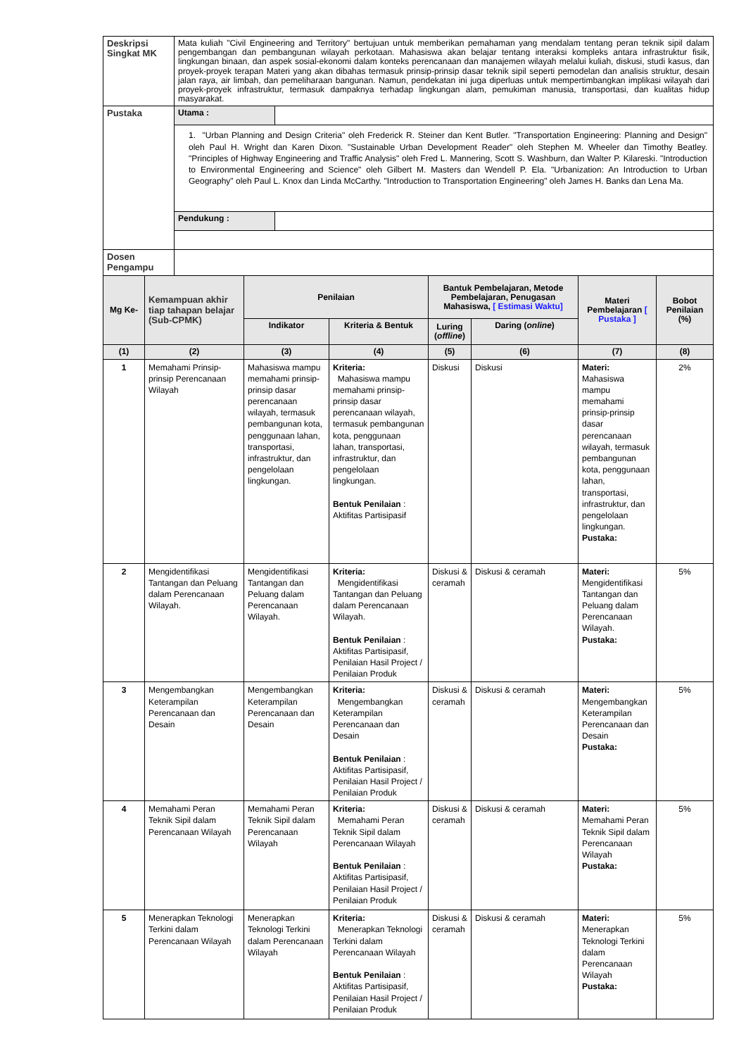| Deskripsi Singkat MK | Mata kuliah "Civil Engineering and Territory" bertujuan untuk memberikan pemahaman yang mendalam tentang peran teknik sipil dalam pengembangan dan pembangunan wilayah perkotaan. Mahasiswa akan belajar tentang interaksi kompleks antara infrastruktur fisik, lingkungan binaan, dan aspek sosial-ekonomi dalam konteks perencanaan dan manajemen wilayah melalui kuliah, diskusi, studi kasus, dan proyek-proyek terapan Materi yang akan dibahas termasuk prinsip-prinsip dasar teknik sipil seperti pemodelan dan analisis struktur, desain jalan raya, air limbah, dan pemeliharaan bangunan. Namun, pendekatan ini juga diperluas untuk mempertimbangkan implikasi wilayah dari proyek-proyek infrastruktur, termasuk dampaknya terhadap lingkungan alam, pemukiman manusia, transportasi, dan kualitas hidup masyarakat. | |
| Pustaka | Utama : | |
| | 1. "Urban Planning and Design Criteria" oleh Frederick R. Steiner dan Kent Butler. "Transportation Engineering: Planning and Design" oleh Paul H. Wright dan Karen Dixon. "Sustainable Urban Development Reader" oleh Stephen M. Wheeler dan Timothy Beatley. "Principles of Highway Engineering and Traffic Analysis" oleh Fred L. Mannering, Scott S. Washburn, dan Walter P. Kilareski. "Introduction to Environmental Engineering and Science" oleh Gilbert M. Masters dan Wendell P. Ela. "Urbanization: An Introduction to Urban Geography" oleh Paul L. Knox dan Linda McCarthy. "Introduction to Transportation Engineering" oleh James H. Banks dan Lena Ma. | |
| | Pendukung : | |
| Dosen Pengampu | | |
| Mg Ke- | Kemampuan akhir tiap tahapan belajar (Sub-CPMK) | Penilaian | | Bantuk Pembelajaran, Metode Pembelajaran, Penugasan Mahasiswa, [ Estimasi Waktu] | | Materi Pembelajaran [ Pustaka ] | Bobot Penilaian (%) |
| --- | --- | --- | --- | --- | --- | --- | --- |
| | | Indikator | Kriteria & Bentuk | Luring ( offline ) | Daring ( online ) | | |
| (1) | (2) | (3) | (4) | (5) | (6) | (7) | (8) |
| 1 | Memahami Prinsip-prinsip Perencanaan Wilayah | Mahasiswa mampu memahami prinsip-prinsip dasar perencanaan wilayah, termasuk pembangunan kota, penggunaan lahan, transportasi, infrastruktur, dan pengelolaan lingkungan. | Kriteria: Mahasiswa mampu memahami prinsip-prinsip dasar perencanaan wilayah, termasuk pembangunan kota, penggunaan lahan, transportasi, infrastruktur, dan pengelolaan lingkungan. Bentuk Penilaian : Aktifitas Partisipasif | Diskusi | Diskusi | Materi: Mahasiswa mampu memahami prinsip-prinsip dasar perencanaan wilayah, termasuk pembangunan kota, penggunaan lahan, transportasi, infrastruktur, dan pengelolaan lingkungan. Pustaka: | 2% |
| 2 | Mengidentifikasi Tantangan dan Peluang dalam Perencanaan Wilayah. | Mengidentifikasi Tantangan dan Peluang dalam Perencanaan Wilayah. | Kriteria: Mengidentifikasi Tantangan dan Peluang dalam Perencanaan Wilayah. Bentuk Penilaian : Aktifitas Partisipasif, Penilaian Hasil Project / Penilaian Produk | Diskusi & ceramah | Diskusi & ceramah | Materi: Mengidentifikasi Tantangan dan Peluang dalam Perencanaan Wilayah. Pustaka: | 5% |
| 3 | Mengembangkan Keterampilan Perencanaan dan Desain | Mengembangkan Keterampilan Perencanaan dan Desain | Kriteria: Mengembangkan Keterampilan Perencanaan dan Desain Bentuk Penilaian : Aktifitas Partisipasif, Penilaian Hasil Project / Penilaian Produk | Diskusi & ceramah | Diskusi & ceramah | Materi: Mengembangkan Keterampilan Perencanaan dan Desain Pustaka: | 5% |
| 4 | Memahami Peran Teknik Sipil dalam Perencanaan Wilayah | Memahami Peran Teknik Sipil dalam Perencanaan Wilayah | Kriteria: Memahami Peran Teknik Sipil dalam Perencanaan Wilayah Bentuk Penilaian : Aktifitas Partisipasif, Penilaian Hasil Project / Penilaian Produk | Diskusi & ceramah | Diskusi & ceramah | Materi: Memahami Peran Teknik Sipil dalam Perencanaan Wilayah Pustaka: | 5% |
| 5 | Menerapkan Teknologi Terkini dalam Perencanaan Wilayah | Menerapkan Teknologi Terkini dalam Perencanaan Wilayah | Kriteria: Menerapkan Teknologi Terkini dalam Perencanaan Wilayah Bentuk Penilaian : Aktifitas Partisipasif, Penilaian Hasil Project / Penilaian Produk | Diskusi & ceramah | Diskusi & ceramah | Materi: Menerapkan Teknologi Terkini dalam Perencanaan Wilayah Pustaka: | 5% |